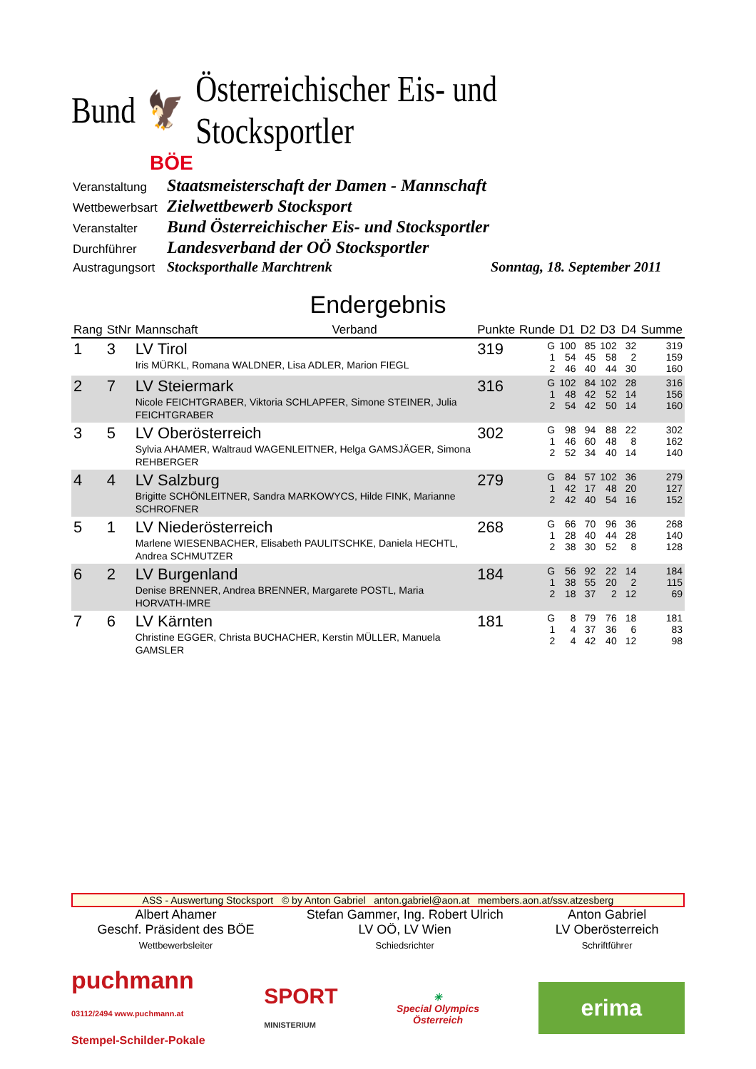Bund 🦅 Österreichischer Eis- und Stocksportler
BÖE
| Veranstaltung | Staatsmeisterschaft der Damen - Mannschaft | |
| Wettbewerbsart | Zielwettbewerb Stocksport | |
| Veranstalter | Bund Österreichischer Eis- und Stocksportler | |
| Durchführer | Landesverband der OÖ Stocksportler | |
| Austragungsort | Stocksporthalle Marchtrenk | Sonntag, 18. September 2011 |
Endergebnis
| Rang | StNr | Mannschaft | Verband | Punkte | Runde | D1 | D2 | D3 | D4 | Summe |
| --- | --- | --- | --- | --- | --- | --- | --- | --- | --- | --- |
| 1 | 3 | LV Tirol Iris MÜRKL, Romana WALDNER, Lisa ADLER, Marion FIEGL | | 319 | G 1 2 | 100 54 46 | 85 45 40 | 102 58 44 | 32 2 30 | 319 159 160 |
| 2 | 7 | LV Steiermark Nicole FEICHTGRABER, Viktoria SCHLAPFER, Simone STEINER, Julia FEICHTGRABER | | 316 | G 1 2 | 102 48 54 | 84 42 42 | 102 52 50 | 28 14 14 | 316 156 160 |
| 3 | 5 | LV Oberösterreich Sylvia AHAMER, Waltraud WAGENLEITNER, Helga GAMSJÄGER, Simona REHBERGER | | 302 | G 1 2 | 98 46 52 | 94 60 34 | 88 48 40 | 22 8 14 | 302 162 140 |
| 4 | 4 | LV Salzburg Brigitte SCHÖNLEITNER, Sandra MARKOWYCS, Hilde FINK, Marianne SCHROFNER | | 279 | G 1 2 | 84 42 42 | 57 17 40 | 102 48 54 | 36 20 16 | 279 127 152 |
| 5 | 1 | LV Niederösterreich Marlene WIESENBACHER, Elisabeth PAULITSCHKE, Daniela HECHTL, Andrea SCHMUTZER | | 268 | G 1 2 | 66 28 38 | 70 40 30 | 96 44 52 | 36 28 8 | 268 140 128 |
| 6 | 2 | LV Burgenland Denise BRENNER, Andrea BRENNER, Margarete POSTL, Maria HORVATH-IMRE | | 184 | G 1 2 | 56 38 18 | 92 55 37 | 22 20 2 | 14 2 12 | 184 115 69 |
| 7 | 6 | LV Kärnten Christine EGGER, Christa BUCHACHER, Kerstin MÜLLER, Manuela GAMSLER | | 181 | G 1 2 | 8 4 4 | 79 37 42 | 76 36 40 | 18 6 12 | 181 83 98 |
ASS - Auswertung Stocksport © by Anton Gabriel anton.gabriel@aon.at members.aon.at/ssv.atzesberg
Albert Ahamer
Geschf. Präsident des BÖE
Wettbewerbsleiter
Stefan Gammer, Ing. Robert Ulrich
LV OÖ, LV Wien
Schiedsrichter
Anton Gabriel
LV Oberösterreich
Schriftführer
puchmann
03112/2494 www.puchmann.at
Stempel-Schilder-Pokale
SPORT
MINISTERIUM
✳
Special Olympics
Österreich
erima